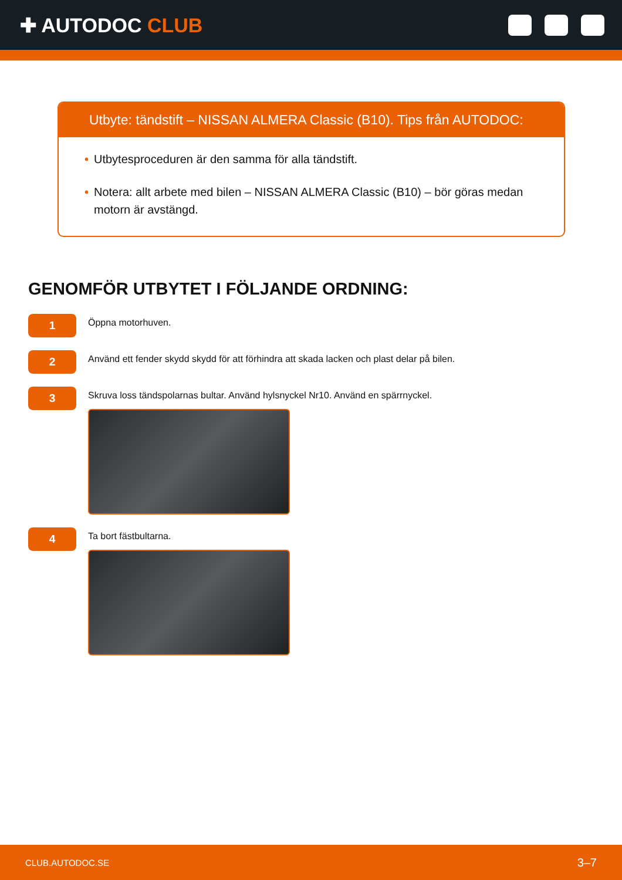✚ AUTODOC CLUB
Utbyte: tändstift – NISSAN ALMERA Classic (B10). Tips från AUTODOC:
• Utbytesproceduren är den samma för alla tändstift.
• Notera: allt arbete med bilen – NISSAN ALMERA Classic (B10) – bör göras medan motorn är avstängd.
GENOMFÖR UTBYTET I FÖLJANDE ORDNING:
1
Öppna motorhuven.
2
Använd ett fender skydd skydd för att förhindra att skada lacken och plast delar på bilen.
3
Skruva loss tändspolarnas bultar. Använd hylsnyckel Nr10. Använd en spärrnyckel.
4
Ta bort fästbultarna.
CLUB.AUTODOC.SE 3–7